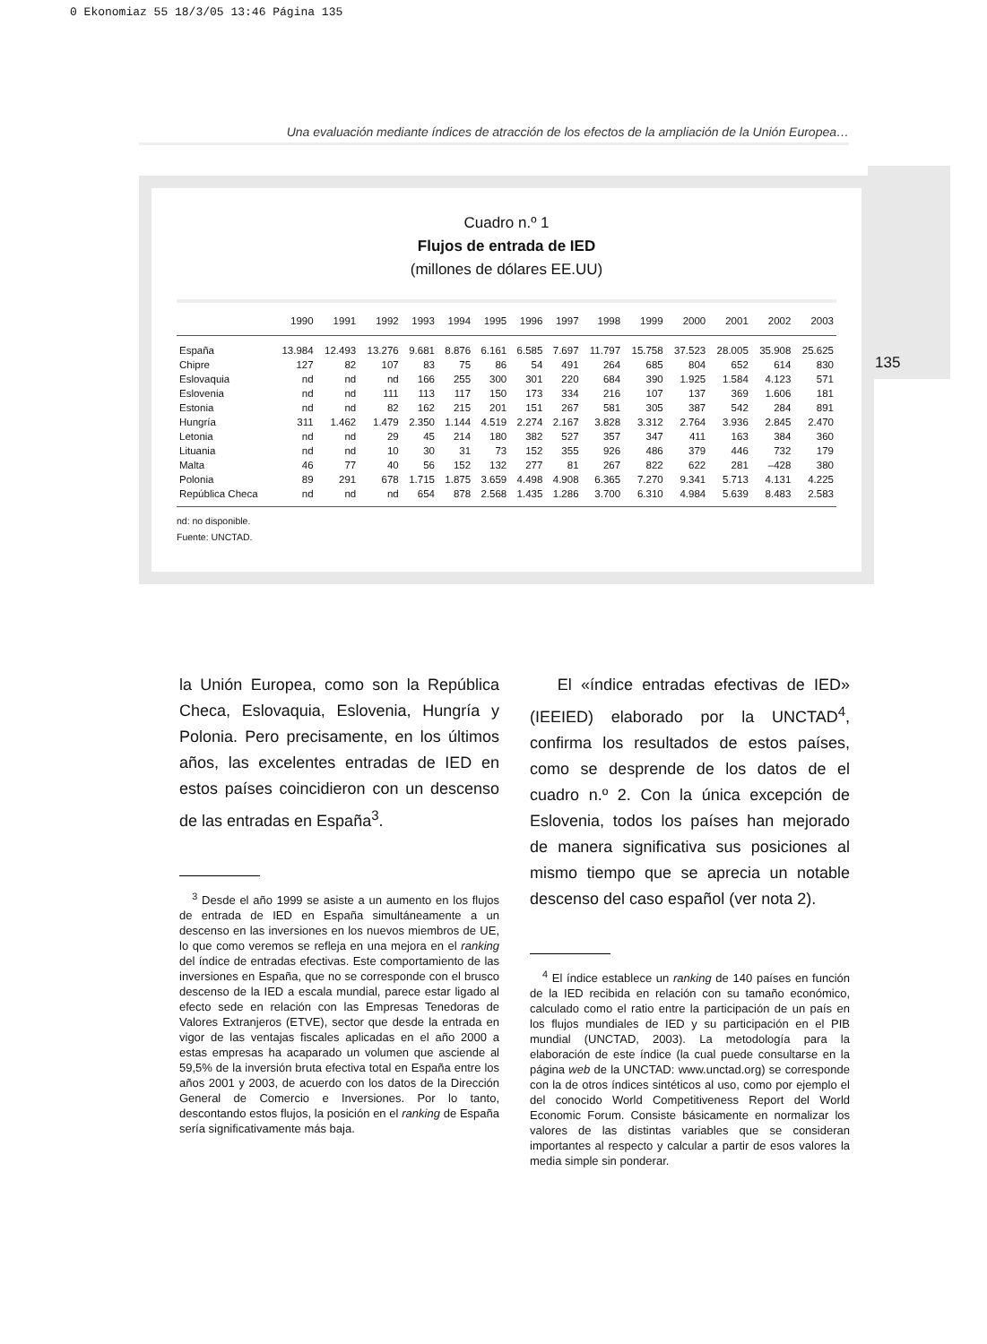0 Ekonomiaz 55 18/3/05 13:46 Página 135
Una evaluación mediante índices de atracción de los efectos de la ampliación de la Unión Europea…
135
Cuadro n.º 1
Flujos de entrada de IED
(millones de dólares EE.UU)
| | 1990 | 1991 | 1992 | 1993 | 1994 | 1995 | 1996 | 1997 | 1998 | 1999 | 2000 | 2001 | 2002 | 2003 |
| --- | --- | --- | --- | --- | --- | --- | --- | --- | --- | --- | --- | --- | --- | --- |
| España | 13.984 | 12.493 | 13.276 | 9.681 | 8.876 | 6.161 | 6.585 | 7.697 | 11.797 | 15.758 | 37.523 | 28.005 | 35.908 | 25.625 |
| Chipre | 127 | 82 | 107 | 83 | 75 | 86 | 54 | 491 | 264 | 685 | 804 | 652 | 614 | 830 |
| Eslovaquia | nd | nd | nd | 166 | 255 | 300 | 301 | 220 | 684 | 390 | 1.925 | 1.584 | 4.123 | 571 |
| Eslovenia | nd | nd | 111 | 113 | 117 | 150 | 173 | 334 | 216 | 107 | 137 | 369 | 1.606 | 181 |
| Estonia | nd | nd | 82 | 162 | 215 | 201 | 151 | 267 | 581 | 305 | 387 | 542 | 284 | 891 |
| Hungría | 311 | 1.462 | 1.479 | 2.350 | 1.144 | 4.519 | 2.274 | 2.167 | 3.828 | 3.312 | 2.764 | 3.936 | 2.845 | 2.470 |
| Letonia | nd | nd | 29 | 45 | 214 | 180 | 382 | 527 | 357 | 347 | 411 | 163 | 384 | 360 |
| Lituania | nd | nd | 10 | 30 | 31 | 73 | 152 | 355 | 926 | 486 | 379 | 446 | 732 | 179 |
| Malta | 46 | 77 | 40 | 56 | 152 | 132 | 277 | 81 | 267 | 822 | 622 | 281 | –428 | 380 |
| Polonia | 89 | 291 | 678 | 1.715 | 1.875 | 3.659 | 4.498 | 4.908 | 6.365 | 7.270 | 9.341 | 5.713 | 4.131 | 4.225 |
| República Checa | nd | nd | nd | 654 | 878 | 2.568 | 1.435 | 1.286 | 3.700 | 6.310 | 4.984 | 5.639 | 8.483 | 2.583 |
nd: no disponible.
Fuente: UNCTAD.
la Unión Europea, como son la República Checa, Eslovaquia, Eslovenia, Hungría y Polonia. Pero precisamente, en los últimos años, las excelentes entradas de IED en estos países coincidieron con un descenso de las entradas en España<sup>3</sup>.
<sup>3</sup> Desde el año 1999 se asiste a un aumento en los flujos de entrada de IED en España simultáneamente a un descenso en las inversiones en los nuevos miembros de UE, lo que como veremos se refleja en una mejora en el ranking del índice de entradas efectivas. Este comportamiento de las inversiones en España, que no se corresponde con el brusco descenso de la IED a escala mundial, parece estar ligado al efecto sede en relación con las Empresas Tenedoras de Valores Extranjeros (ETVE), sector que desde la entrada en vigor de las ventajas fiscales aplicadas en el año 2000 a estas empresas ha acaparado un volumen que asciende al 59,5% de la inversión bruta efectiva total en España entre los años 2001 y 2003, de acuerdo con los datos de la Dirección General de Comercio e Inversiones. Por lo tanto, descontando estos flujos, la posición en el ranking de España sería significativamente más baja.
El «índice entradas efectivas de IED» (IEEIED) elaborado por la UNCTAD<sup>4</sup>, confirma los resultados de estos países, como se desprende de los datos de el cuadro n.º 2. Con la única excepción de Eslovenia, todos los países han mejorado de manera significativa sus posiciones al mismo tiempo que se aprecia un notable descenso del caso español (ver nota 2).
<sup>4</sup> El índice establece un ranking de 140 países en función de la IED recibida en relación con su tamaño económico, calculado como el ratio entre la participación de un país en los flujos mundiales de IED y su participación en el PIB mundial (UNCTAD, 2003). La metodología para la elaboración de este índice (la cual puede consultarse en la página web de la UNCTAD: www.unctad.org) se corresponde con la de otros índices sintéticos al uso, como por ejemplo el del conocido World Competitiveness Report del World Economic Forum. Consiste básicamente en normalizar los valores de las distintas variables que se consideran importantes al respecto y calcular a partir de esos valores la media simple sin ponderar.